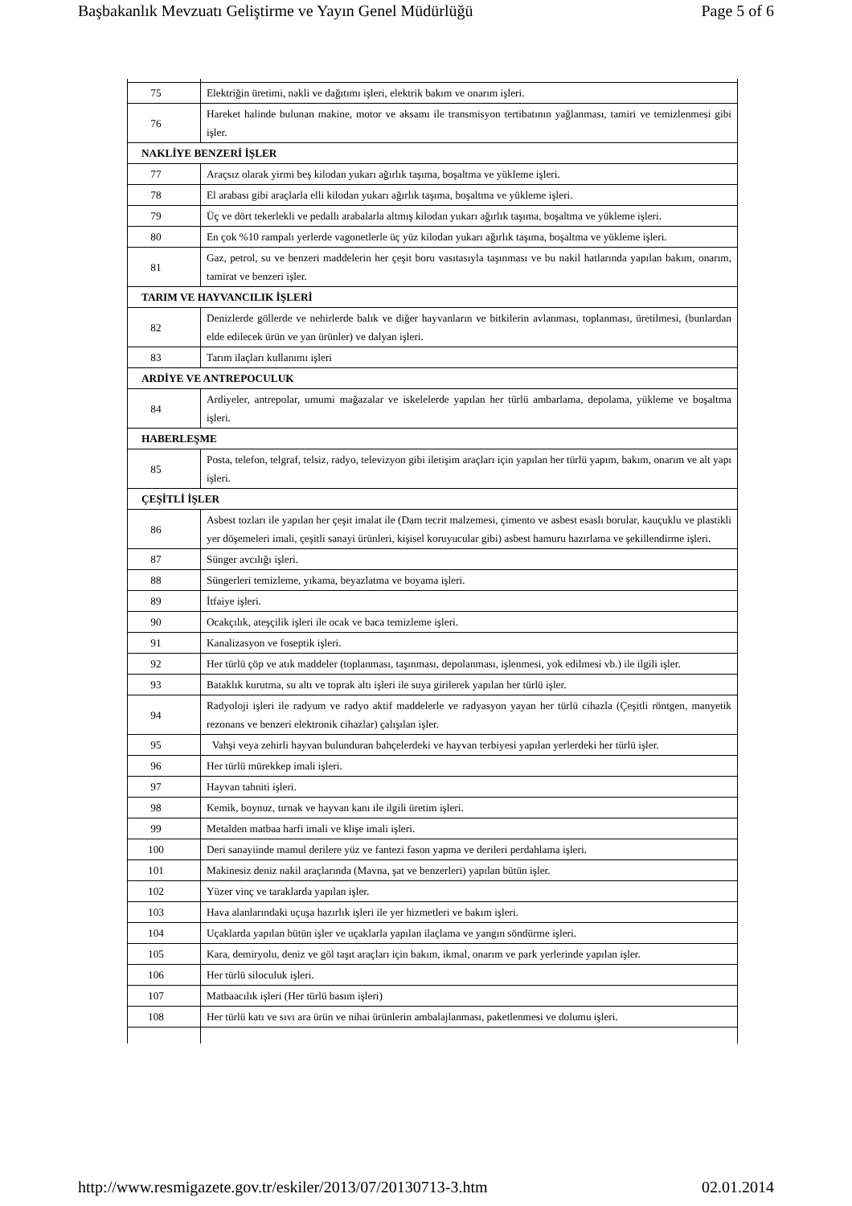Başbakanlık Mevzuatı Geliştirme ve Yayın Genel Müdürlüğü Page 5 of 6
| 75 | Elektriğin üretimi, nakli ve dağıtımı işleri, elektrik bakım ve onarım işleri. |
| 76 | Hareket halinde bulunan makine, motor ve aksamı ile transmisyon tertibatının yağlanması, tamiri ve temizlenmesi gibi işler. |
| NAKLİYE BENZERİ İŞLER | |
| 77 | Araçsız olarak yirmi beş kilodan yukarı ağırlık taşıma, boşaltma ve yükleme işleri. |
| 78 | El arabası gibi araçlarla elli kilodan yukarı ağırlık taşıma, boşaltma ve yükleme işleri. |
| 79 | Üç ve dört tekerlekli ve pedallı arabalarla altmış kilodan yukarı ağırlık taşıma, boşaltma ve yükleme işleri. |
| 80 | En çok %10 rampalı yerlerde vagonetlerle üç yüz kilodan yukarı ağırlık taşıma, boşaltma ve yükleme işleri. |
| 81 | Gaz, petrol, su ve benzeri maddelerin her çeşit boru vasıtasıyla taşınması ve bu nakil hatlarında yapılan bakım, onarım, tamirat ve benzeri işler. |
| TARIM VE HAYVANCILIK İŞLERİ | |
| 82 | Denizlerde göllerde ve nehirlerde balık ve diğer hayvanların ve bitkilerin avlanması, toplanması, üretilmesi, (bunlardan elde edilecek ürün ve yan ürünler) ve dalyan işleri. |
| 83 | Tarım ilaçları kullanımı işleri |
| ARDİYE VE ANTREPOCULUK | |
| 84 | Ardiyeler, antrepolar, umumi mağazalar ve iskelelerde yapılan her türlü ambarlama, depolama, yükleme ve boşaltma işleri. |
| HABERLEŞME | |
| 85 | Posta, telefon, telgraf, telsiz, radyo, televizyon gibi iletişim araçları için yapılan her türlü yapım, bakım, onarım ve alt yapı işleri. |
| ÇEŞİTLİ İŞLER | |
| 86 | Asbest tozları ile yapılan her çeşit imalat ile (Dam tecrit malzemesi, çimento ve asbest esaslı borular, kauçuklu ve plastikli yer döşemeleri imali, çeşitli sanayi ürünleri, kişisel koruyucular gibi) asbest hamuru hazırlama ve şekillendirme işleri. |
| 87 | Sünger avcılığı işleri. |
| 88 | Süngerleri temizleme, yıkama, beyazlatma ve boyama işleri. |
| 89 | İtfaiye işleri. |
| 90 | Ocakçılık, ateşçilik işleri ile ocak ve baca temizleme işleri. |
| 91 | Kanalizasyon ve foseptik işleri. |
| 92 | Her türlü çöp ve atık maddeler (toplanması, taşınması, depolanması, işlenmesi, yok edilmesi vb.) ile ilgili işler. |
| 93 | Bataklık kurutma, su altı ve toprak altı işleri ile suya girilerek yapılan her türlü işler. |
| 94 | Radyoloji işleri ile radyum ve radyo aktif maddelerle ve radyasyon yayan her türlü cihazla (Çeşitli röntgen, manyetik rezonans ve benzeri elektronik cihazlar) çalışılan işler. |
| 95 | Vahşi veya zehirli hayvan bulunduran bahçelerdeki ve hayvan terbiyesi yapılan yerlerdeki her türlü işler. |
| 96 | Her türlü mürekkep imali işleri. |
| 97 | Hayvan tahniti işleri. |
| 98 | Kemik, boynuz, tırnak ve hayvan kanı ile ilgili üretim işleri. |
| 99 | Metalden matbaa harfi imali ve klişe imali işleri. |
| 100 | Deri sanayiinde mamul derilere yüz ve fantezi fason yapma ve derileri perdahlama işleri. |
| 101 | Makinesiz deniz nakil araçlarında (Mavna, şat ve benzerleri) yapılan bütün işler. |
| 102 | Yüzer vinç ve taraklarda yapılan işler. |
| 103 | Hava alanlarındaki uçuşa hazırlık işleri ile yer hizmetleri ve bakım işleri. |
| 104 | Uçaklarda yapılan bütün işler ve uçaklarla yapılan ilaçlama ve yangın söndürme işleri. |
| 105 | Kara, demiryolu, deniz ve göl taşıt araçları için bakım, ikmal, onarım ve park yerlerinde yapılan işler. |
| 106 | Her türlü siloculuk işleri. |
| 107 | Matbaacılık işleri (Her türlü basım işleri) |
| 108 | Her türlü katı ve sıvı ara ürün ve nihai ürünlerin ambalajlanması, paketlenmesi ve dolumu işleri. |
http://www.resmigazete.gov.tr/eskiler/2013/07/20130713-3.htm 02.01.2014